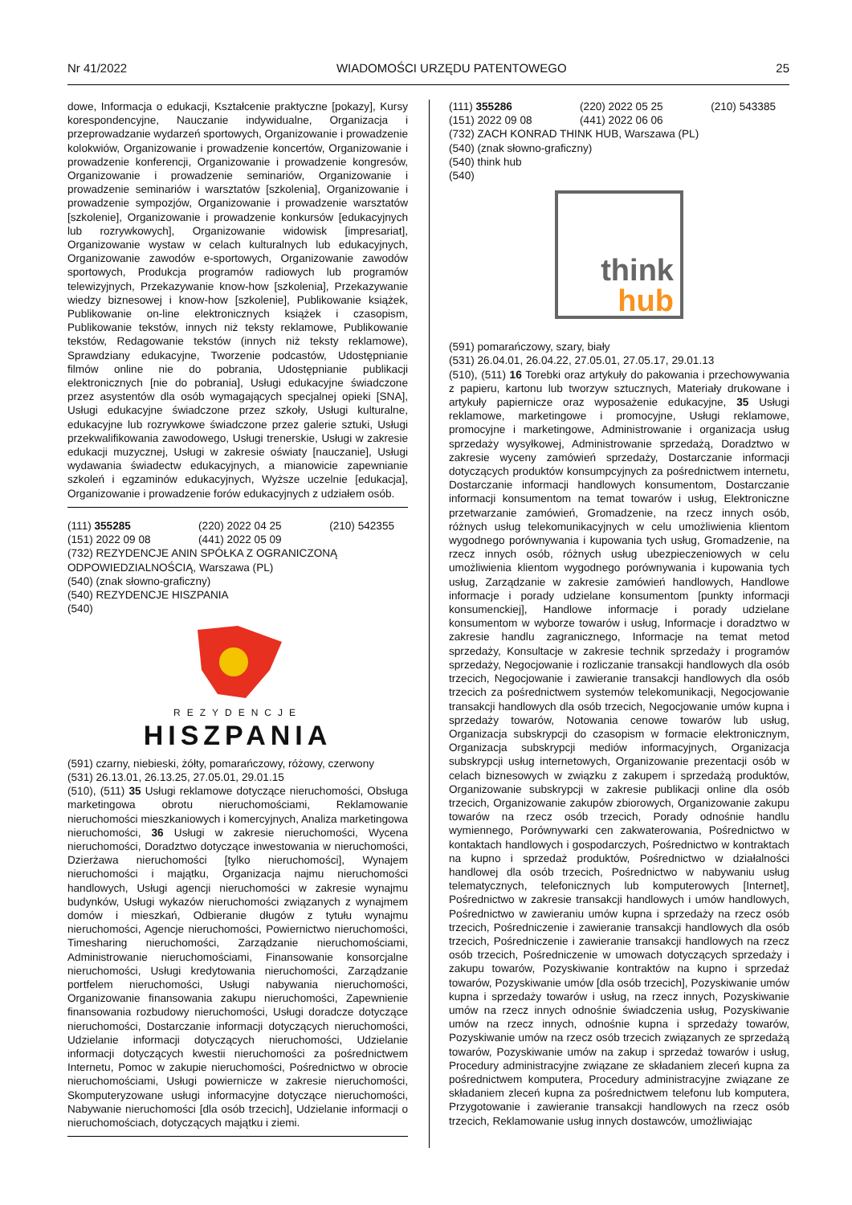Nr 41/2022 WIADOMOŚCI URZĘDU PATENTOWEGO 25
dowe, Informacja o edukacji, Kształcenie praktyczne [pokazy], Kursy korespondencyjne, Nauczanie indywidualne, Organizacja i przeprowadzanie wydarzeń sportowych, Organizowanie i prowadzenie kolokwiów, Organizowanie i prowadzenie koncertów, Organizowanie i prowadzenie konferencji, Organizowanie i prowadzenie kongresów, Organizowanie i prowadzenie seminariów, Organizowanie i prowadzenie seminariów i warsztatów [szkolenia], Organizowanie i prowadzenie sympozjów, Organizowanie i prowadzenie warsztatów [szkolenie], Organizowanie i prowadzenie konkursów [edukacyjnych lub rozrywkowych], Organizowanie widowisk [impresariat], Organizowanie wystaw w celach kulturalnych lub edukacyjnych, Organizowanie zawodów e-sportowych, Organizowanie zawodów sportowych, Produkcja programów radiowych lub programów telewizyjnych, Przekazywanie know-how [szkolenia], Przekazywanie wiedzy biznesowej i know-how [szkolenie], Publikowanie książek, Publikowanie on-line elektronicznych książek i czasopism, Publikowanie tekstów, innych niż teksty reklamowe, Publikowanie tekstów, Redagowanie tekstów (innych niż teksty reklamowe), Sprawdziany edukacyjne, Tworzenie podcastów, Udostępnianie filmów online nie do pobrania, Udostępnianie publikacji elektronicznych [nie do pobrania], Usługi edukacyjne świadczone przez asystentów dla osób wymagających specjalnej opieki [SNA], Usługi edukacyjne świadczone przez szkoły, Usługi kulturalne, edukacyjne lub rozrywkowe świadczone przez galerie sztuki, Usługi przekwalifikowania zawodowego, Usługi trenerskie, Usługi w zakresie edukacji muzycznej, Usługi w zakresie oświaty [nauczanie], Usługi wydawania świadectw edukacyjnych, a mianowicie zapewnianie szkoleń i egzaminów edukacyjnych, Wyższe uczelnie [edukacja], Organizowanie i prowadzenie forów edukacyjnych z udziałem osób.
(111) 355285 (220) 2022 04 25 (210) 542355
(151) 2022 09 08 (441) 2022 05 09
(732) REZYDENCJE ANIN SPÓŁKA Z OGRANICZONĄ ODPOWIEDZIALNOŚCIĄ, Warszawa (PL)
(540) (znak słowno-graficzny)
(540) REZYDENCJE HISZPANIA
(540)
REZYDENCJE
HISZPANIA
(591) czarny, niebieski, żółty, pomarańczowy, różowy, czerwony
(531) 26.13.01, 26.13.25, 27.05.01, 29.01.15
(510), (511) 35 Usługi reklamowe dotyczące nieruchomości, Obsługa marketingowa obrotu nieruchomościami, Reklamowanie nieruchomości mieszkaniowych i komercyjnych, Analiza marketingowa nieruchomości, 36 Usługi w zakresie nieruchomości, Wycena nieruchomości, Doradztwo dotyczące inwestowania w nieruchomości, Dzierżawa nieruchomości [tylko nieruchomości], Wynajem nieruchomości i majątku, Organizacja najmu nieruchomości handlowych, Usługi agencji nieruchomości w zakresie wynajmu budynków, Usługi wykazów nieruchomości związanych z wynajmem domów i mieszkań, Odbieranie długów z tytułu wynajmu nieruchomości, Agencje nieruchomości, Powiernictwo nieruchomości, Timesharing nieruchomości, Zarządzanie nieruchomościami, Administrowanie nieruchomościami, Finansowanie konsorcjalne nieruchomości, Usługi kredytowania nieruchomości, Zarządzanie portfelem nieruchomości, Usługi nabywania nieruchomości, Organizowanie finansowania zakupu nieruchomości, Zapewnienie finansowania rozbudowy nieruchomości, Usługi doradcze dotyczące nieruchomości, Dostarczanie informacji dotyczących nieruchomości, Udzielanie informacji dotyczących nieruchomości, Udzielanie informacji dotyczących kwestii nieruchomości za pośrednictwem Internetu, Pomoc w zakupie nieruchomości, Pośrednictwo w obrocie nieruchomościami, Usługi powiernicze w zakresie nieruchomości, Skomputeryzowane usługi informacyjne dotyczące nieruchomości, Nabywanie nieruchomości [dla osób trzecich], Udzielanie informacji o nieruchomościach, dotyczących majątku i ziemi.
(111) 355286 (220) 2022 05 25 (210) 543385
(151) 2022 09 08 (441) 2022 06 06
(732) ZACH KONRAD THINK HUB, Warszawa (PL)
(540) (znak słowno-graficzny)
(540) think hub
(540)
think
hub
(591) pomarańczowy, szary, biały
(531) 26.04.01, 26.04.22, 27.05.01, 27.05.17, 29.01.13
(510), (511) 16 Torebki oraz artykuły do pakowania i przechowywania z papieru, kartonu lub tworzyw sztucznych, Materiały drukowane i artykuły papiernicze oraz wyposażenie edukacyjne, 35 Usługi reklamowe, marketingowe i promocyjne, Usługi reklamowe, promocyjne i marketingowe, Administrowanie i organizacja usług sprzedaży wysyłkowej, Administrowanie sprzedażą, Doradztwo w zakresie wyceny zamówień sprzedaży, Dostarczanie informacji dotyczących produktów konsumpcyjnych za pośrednictwem internetu, Dostarczanie informacji handlowych konsumentom, Dostarczanie informacji konsumentom na temat towarów i usług, Elektroniczne przetwarzanie zamówień, Gromadzenie, na rzecz innych osób, różnych usług telekomunikacyjnych w celu umożliwienia klientom wygodnego porównywania i kupowania tych usług, Gromadzenie, na rzecz innych osób, różnych usług ubezpieczeniowych w celu umożliwienia klientom wygodnego porównywania i kupowania tych usług, Zarządzanie w zakresie zamówień handlowych, Handlowe informacje i porady udzielane konsumentom [punkty informacji konsumenckiej], Handlowe informacje i porady udzielane konsumentom w wyborze towarów i usług, Informacje i doradztwo w zakresie handlu zagranicznego, Informacje na temat metod sprzedaży, Konsultacje w zakresie technik sprzedaży i programów sprzedaży, Negocjowanie i rozliczanie transakcji handlowych dla osób trzecich, Negocjowanie i zawieranie transakcji handlowych dla osób trzecich za pośrednictwem systemów telekomunikacji, Negocjowanie transakcji handlowych dla osób trzecich, Negocjowanie umów kupna i sprzedaży towarów, Notowania cenowe towarów lub usług, Organizacja subskrypcji do czasopism w formacie elektronicznym, Organizacja subskrypcji mediów informacyjnych, Organizacja subskrypcji usług internetowych, Organizowanie prezentacji osób w celach biznesowych w związku z zakupem i sprzedażą produktów, Organizowanie subskrypcji w zakresie publikacji online dla osób trzecich, Organizowanie zakupów zbiorowych, Organizowanie zakupu towarów na rzecz osób trzecich, Porady odnośnie handlu wymiennego, Porównywarki cen zakwaterowania, Pośrednictwo w kontaktach handlowych i gospodarczych, Pośrednictwo w kontraktach na kupno i sprzedaż produktów, Pośrednictwo w działalności handlowej dla osób trzecich, Pośrednictwo w nabywaniu usług telematycznych, telefonicznych lub komputerowych [Internet], Pośrednictwo w zakresie transakcji handlowych i umów handlowych, Pośrednictwo w zawieraniu umów kupna i sprzedaży na rzecz osób trzecich, Pośredniczenie i zawieranie transakcji handlowych dla osób trzecich, Pośredniczenie i zawieranie transakcji handlowych na rzecz osób trzecich, Pośredniczenie w umowach dotyczących sprzedaży i zakupu towarów, Pozyskiwanie kontraktów na kupno i sprzedaż towarów, Pozyskiwanie umów [dla osób trzecich], Pozyskiwanie umów kupna i sprzedaży towarów i usług, na rzecz innych, Pozyskiwanie umów na rzecz innych odnośnie świadczenia usług, Pozyskiwanie umów na rzecz innych, odnośnie kupna i sprzedaży towarów, Pozyskiwanie umów na rzecz osób trzecich związanych ze sprzedażą towarów, Pozyskiwanie umów na zakup i sprzedaż towarów i usług, Procedury administracyjne związane ze składaniem zleceń kupna za pośrednictwem komputera, Procedury administracyjne związane ze składaniem zleceń kupna za pośrednictwem telefonu lub komputera, Przygotowanie i zawieranie transakcji handlowych na rzecz osób trzecich, Reklamowanie usług innych dostawców, umożliwiając